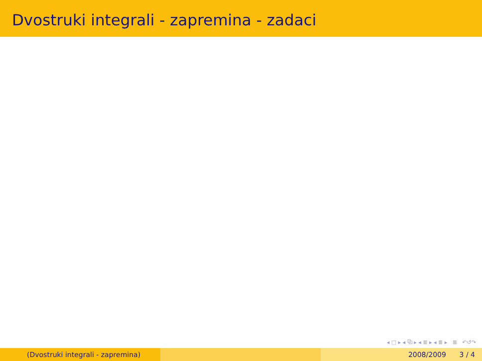Dvostruki integrali - zapremina - zadaci
◂ □ ▸ ◂ ⧉ ▸ ◂ ≣ ▸ ◂ ≣ ▸ ≣ ↶↺↷
(Dvostruki integrali - zapremina) 2008/2009 3 / 4